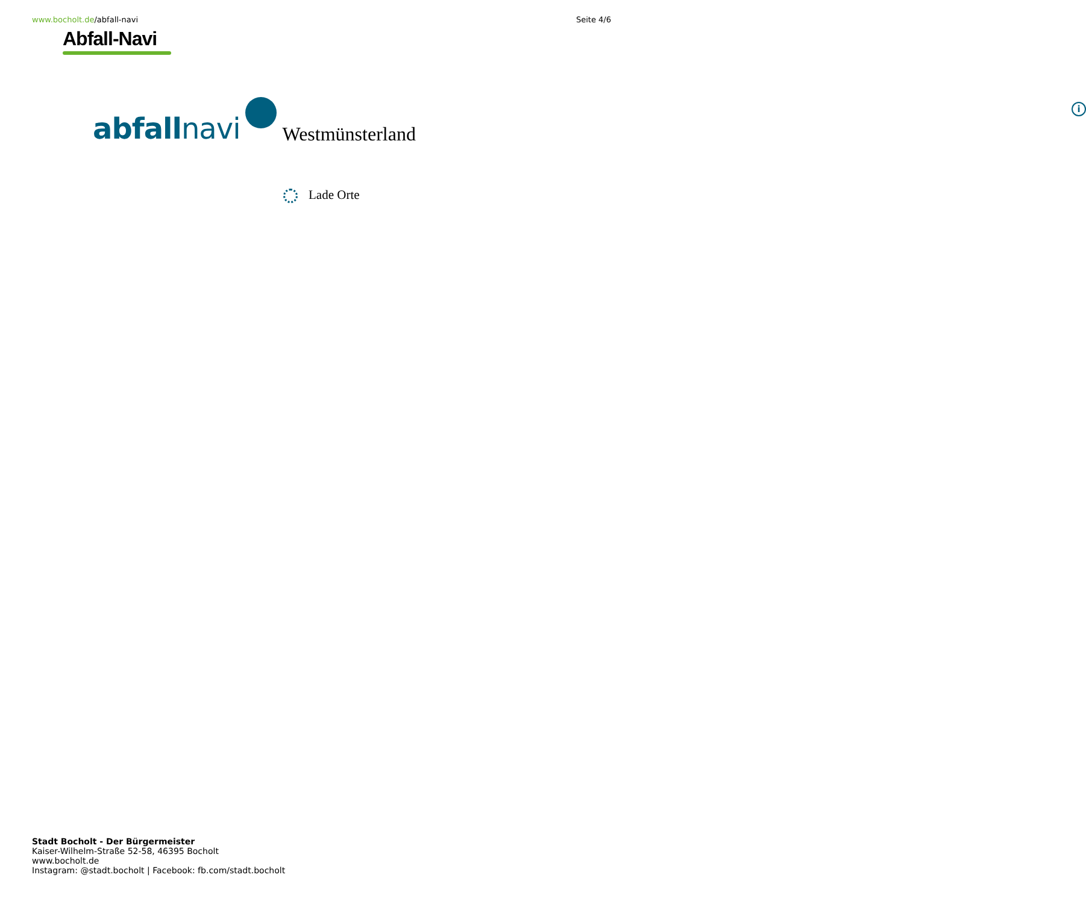www.bocholt.de/abfall-navi Seite 4/6
Abfall-Navi
abfallnavi
Westmünsterland
i
Lade Orte
Stadt Bocholt - Der Bürgermeister
Kaiser-Wilhelm-Straße 52-58, 46395 Bocholt
www.bocholt.de
Instagram: @stadt.bocholt | Facebook: fb.com/stadt.bocholt